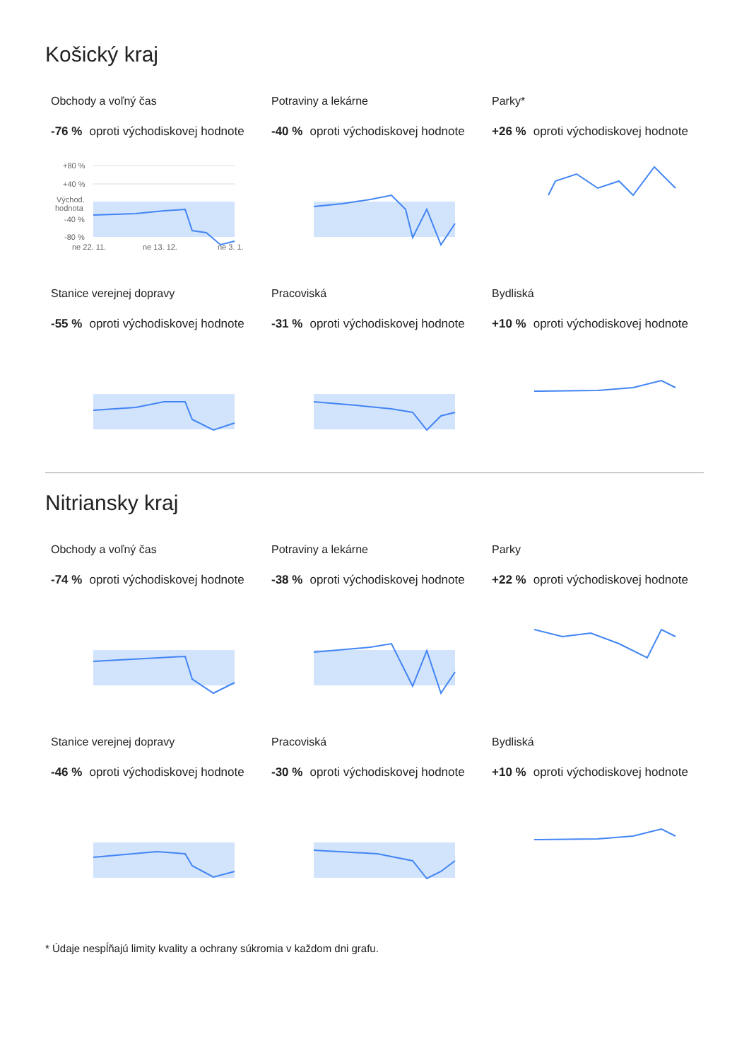Košický kraj
Obchody a voľný čas
-76 % oproti východiskovej hodnote
+80 %
+40 %
Východ.
hodnota
-40 %
-80 %
ne 22. 11.
ne 13. 12.
ne 3. 1.
Potraviny a lekárne
-40 % oproti východiskovej hodnote
Parky*
+26 % oproti východiskovej hodnote
Stanice verejnej dopravy
-55 % oproti východiskovej hodnote
Pracoviská
-31 % oproti východiskovej hodnote
Bydliská
+10 % oproti východiskovej hodnote
Nitriansky kraj
Obchody a voľný čas
-74 % oproti východiskovej hodnote
Potraviny a lekárne
-38 % oproti východiskovej hodnote
Parky
+22 % oproti východiskovej hodnote
Stanice verejnej dopravy
-46 % oproti východiskovej hodnote
Pracoviská
-30 % oproti východiskovej hodnote
Bydliská
+10 % oproti východiskovej hodnote
* Údaje nespĺňajú limity kvality a ochrany súkromia v každom dni grafu.